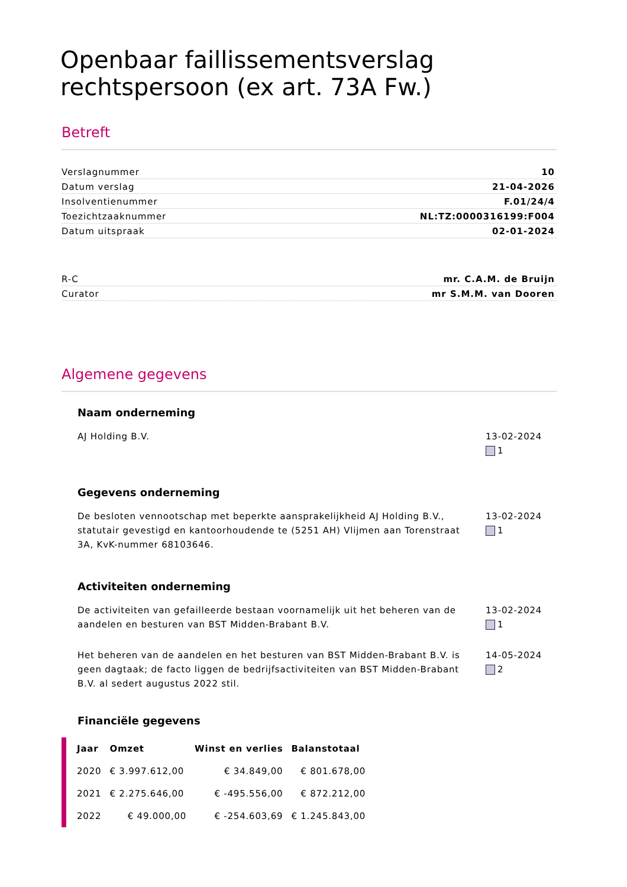Openbaar faillissementsverslag rechtspersoon (ex art. 73A Fw.)
Betreft
Verslagnummer 10
Datum verslag 21-04-2026
Insolventienummer F.01/24/4
Toezichtzaaknummer NL:TZ:0000316199:F004
Datum uitspraak 02-01-2024
R-C mr. C.A.M. de Bruijn
Curator mr S.M.M. van Dooren
Algemene gegevens
Naam onderneming
AJ Holding B.V. 13-02-2024
1
Gegevens onderneming
De besloten vennootschap met beperkte aansprakelijkheid AJ Holding B.V., statutair gevestigd en kantoorhoudende te (5251 AH) Vlijmen aan Torenstraat 3A, KvK-nummer 68103646.
13-02-2024
1
Activiteiten onderneming
De activiteiten van gefailleerde bestaan voornamelijk uit het beheren van de aandelen en besturen van BST Midden-Brabant B.V.
13-02-2024
1
Het beheren van de aandelen en het besturen van BST Midden-Brabant B.V. is geen dagtaak; de facto liggen de bedrijfsactiviteiten van BST Midden-Brabant B.V. al sedert augustus 2022 stil.
14-05-2024
2
Financiële gegevens
| Jaar | Omzet | Winst en verlies | Balanstotaal |
| --- | --- | --- | --- |
| 2020 | € 3.997.612,00 | € 34.849,00 | € 801.678,00 |
| 2021 | € 2.275.646,00 | € -495.556,00 | € 872.212,00 |
| 2022 | € 49.000,00 | € -254.603,69 | € 1.245.843,00 |